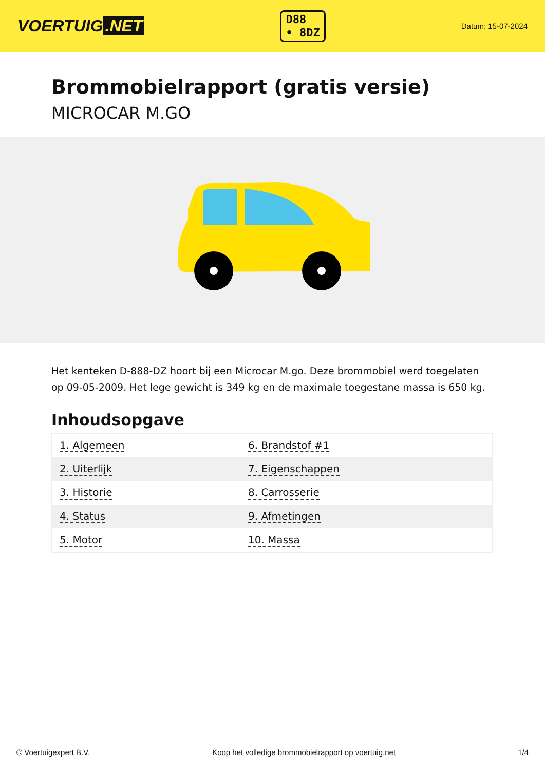VOERTUIG.NET
D88
• 8DZ
Datum: 15-07-2024
Brommobielrapport (gratis versie)
MICROCAR M.GO
Het kenteken D-888-DZ hoort bij een Microcar M.go. Deze brommobiel werd toegelaten op 09-05-2009. Het lege gewicht is 349 kg en de maximale toegestane massa is 650 kg.
Inhoudsopgave
| 1. Algemeen | 6. Brandstof #1 |
| 2. Uiterlijk | 7. Eigenschappen |
| 3. Historie | 8. Carrosserie |
| 4. Status | 9. Afmetingen |
| 5. Motor | 10. Massa |
© Voertuigexpert B.V. Koop het volledige brommobielrapport op voertuig.net 1/4